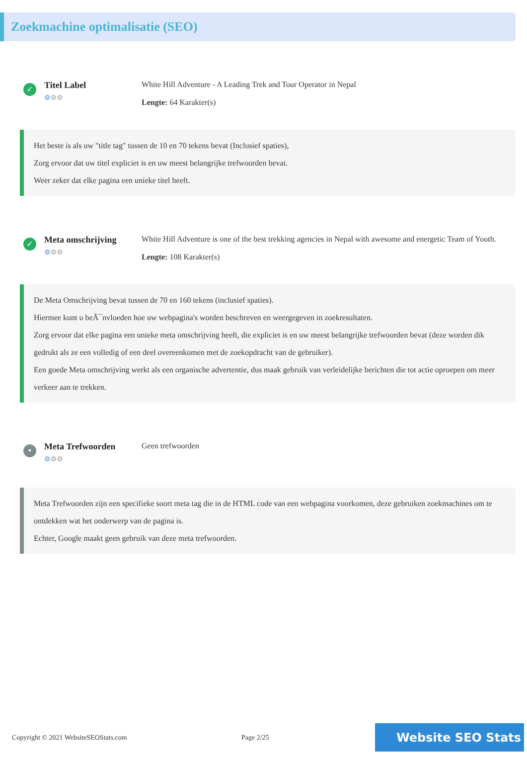Zoekmachine optimalisatie (SEO)
✓
Titel Label
⚙⚙⚙
White Hill Adventure - A Leading Trek and Tour Operator in Nepal
Lengte: 64 Karakter(s)
Het beste is als uw "title tag" tussen de 10 en 70 tekens bevat (Inclusief spaties),
Zorg ervoor dat uw titel expliciet is en uw meest belangrijke trefwoorden bevat.
Weer zeker dat elke pagina een unieke titel heeft.
✓
Meta omschrijving
⚙⚙⚙
White Hill Adventure is one of the best trekking agencies in Nepal with awesome and energetic Team of Youth.
Lengte: 108 Karakter(s)
De Meta Omschrijving bevat tussen de 70 en 160 tekens (inclusief spaties).
Hiermee kunt u beÃ¯nvloeden hoe uw webpagina's worden beschreven en weergegeven in zoekresultaten.
Zorg ervoor dat elke pagina een unieke meta omschrijving heeft, die expliciet is en uw meest belangrijke trefwoorden bevat (deze worden dik gedrukt als ze een volledig of een deel overeenkomen met de zoekopdracht van de gebruiker).
Een goede Meta omschrijving werkt als een organische advertentie, dus maak gebruik van verleidelijke berichten die tot actie oproepen om meer verkeer aan te trekken.
•
Meta Trefwoorden
⚙⚙⚙
Geen trefwoorden
Meta Trefwoorden zijn een specifieke soort meta tag die in de HTML code van een webpagina voorkomen, deze gebruiken zoekmachines om te ontdekken wat het onderwerp van de pagina is.
Echter, Google maakt geen gebruik van deze meta trefwoorden.
Copyright © 2021 WebsiteSEOStats.com Page 2/25
Website SEO Stats